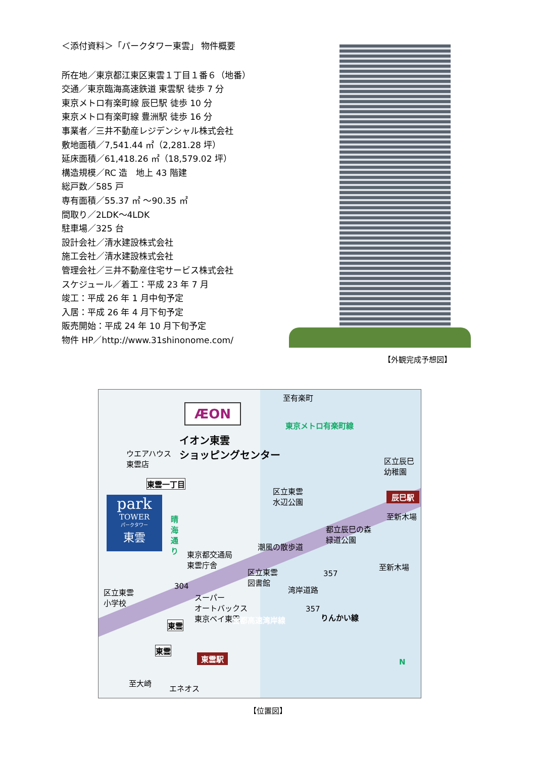＜添付資料＞「パークタワー東雲」 物件概要
所在地／東京都江東区東雲１丁目１番６（地番）
交通／東京臨海高速鉄道 東雲駅 徒歩 7 分
東京メトロ有楽町線 辰巳駅 徒歩 10 分
東京メトロ有楽町線 豊洲駅 徒歩 16 分
事業者／三井不動産レジデンシャル株式会社
敷地面積／7,541.44 ㎡（2,281.28 坪）
延床面積／61,418.26 ㎡（18,579.02 坪）
構造規模／RC 造　地上 43 階建
総戸数／585 戸
専有面積／55.37 ㎡ ～90.35 ㎡
間取り／2LDK～4LDK
駐車場／325 台
設計会社／清水建設株式会社
施工会社／清水建設株式会社
管理会社／三井不動産住宅サービス株式会社
スケジュール／着工：平成 23 年 7 月
竣工：平成 26 年 1 月中旬予定
入居：平成 26 年 4 月下旬予定
販売開始：平成 24 年 10 月下旬予定
物件 HP／http://www.31shinonome.com/
【外観完成予想図】
ÆON
イオン東雲
ショッピングセンター
ウエアハウス
東雲店
東雲一丁目
park
TOWER
パークタワー
東雲
晴海通り
東京都交通局
東雲庁舎
区立東雲
水辺公園
都立辰巳の森
緑道公園
潮風の散歩道
区立辰巳
幼稚園
至有楽町
東京メトロ有楽町線
辰巳駅
至新木場
区立東雲
図書館
区立東雲
小学校
304
スーパー
オートバックス
東京ベイ東雲
湾岸道路
357
至新木場
首都高速湾岸線
357
りんかい線
東雲
東雲
東雲駅
至大崎
エネオス
N
【位置図】